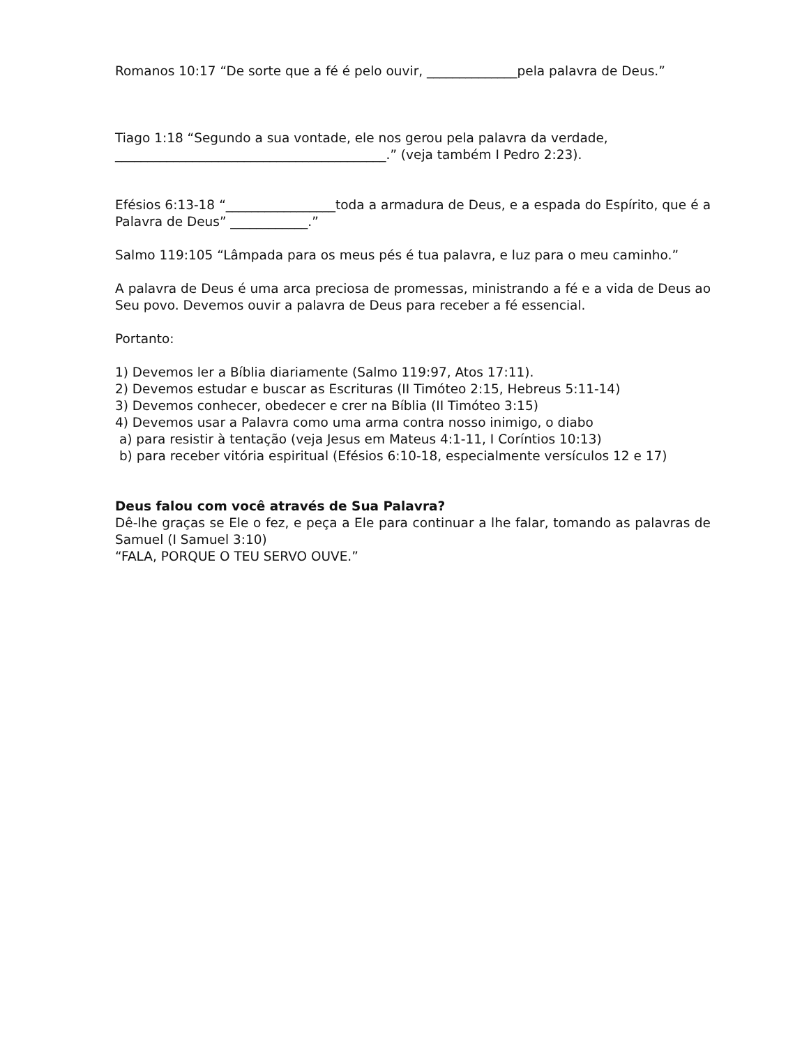Romanos 10:17 “De sorte que a fé é pelo ouvir, ______________pela palavra de Deus.”
Tiago 1:18 “Segundo a sua vontade, ele nos gerou pela palavra da verdade,
__________________________________________.” (veja também I Pedro 2:23).
Efésios 6:13-18 “_________________toda a armadura de Deus, e a espada do Espírito, que é a Palavra de Deus” ____________.”
Salmo 119:105 “Lâmpada para os meus pés é tua palavra, e luz para o meu caminho.”
A palavra de Deus é uma arca preciosa de promessas, ministrando a fé e a vida de Deus ao Seu povo. Devemos ouvir a palavra de Deus para receber a fé essencial.
Portanto:
1) Devemos ler a Bíblia diariamente (Salmo 119:97, Atos 17:11).
2) Devemos estudar e buscar as Escrituras (II Timóteo 2:15, Hebreus 5:11-14)
3) Devemos conhecer, obedecer e crer na Bíblia (II Timóteo 3:15)
4) Devemos usar a Palavra como uma arma contra nosso inimigo, o diabo
a) para resistir à tentação (veja Jesus em Mateus 4:1-11, I Coríntios 10:13)
b) para receber vitória espiritual (Efésios 6:10-18, especialmente versículos 12 e 17)
Deus falou com você através de Sua Palavra?
Dê-lhe graças se Ele o fez, e peça a Ele para continuar a lhe falar, tomando as palavras de Samuel (I Samuel 3:10)
“FALA, PORQUE O TEU SERVO OUVE.”